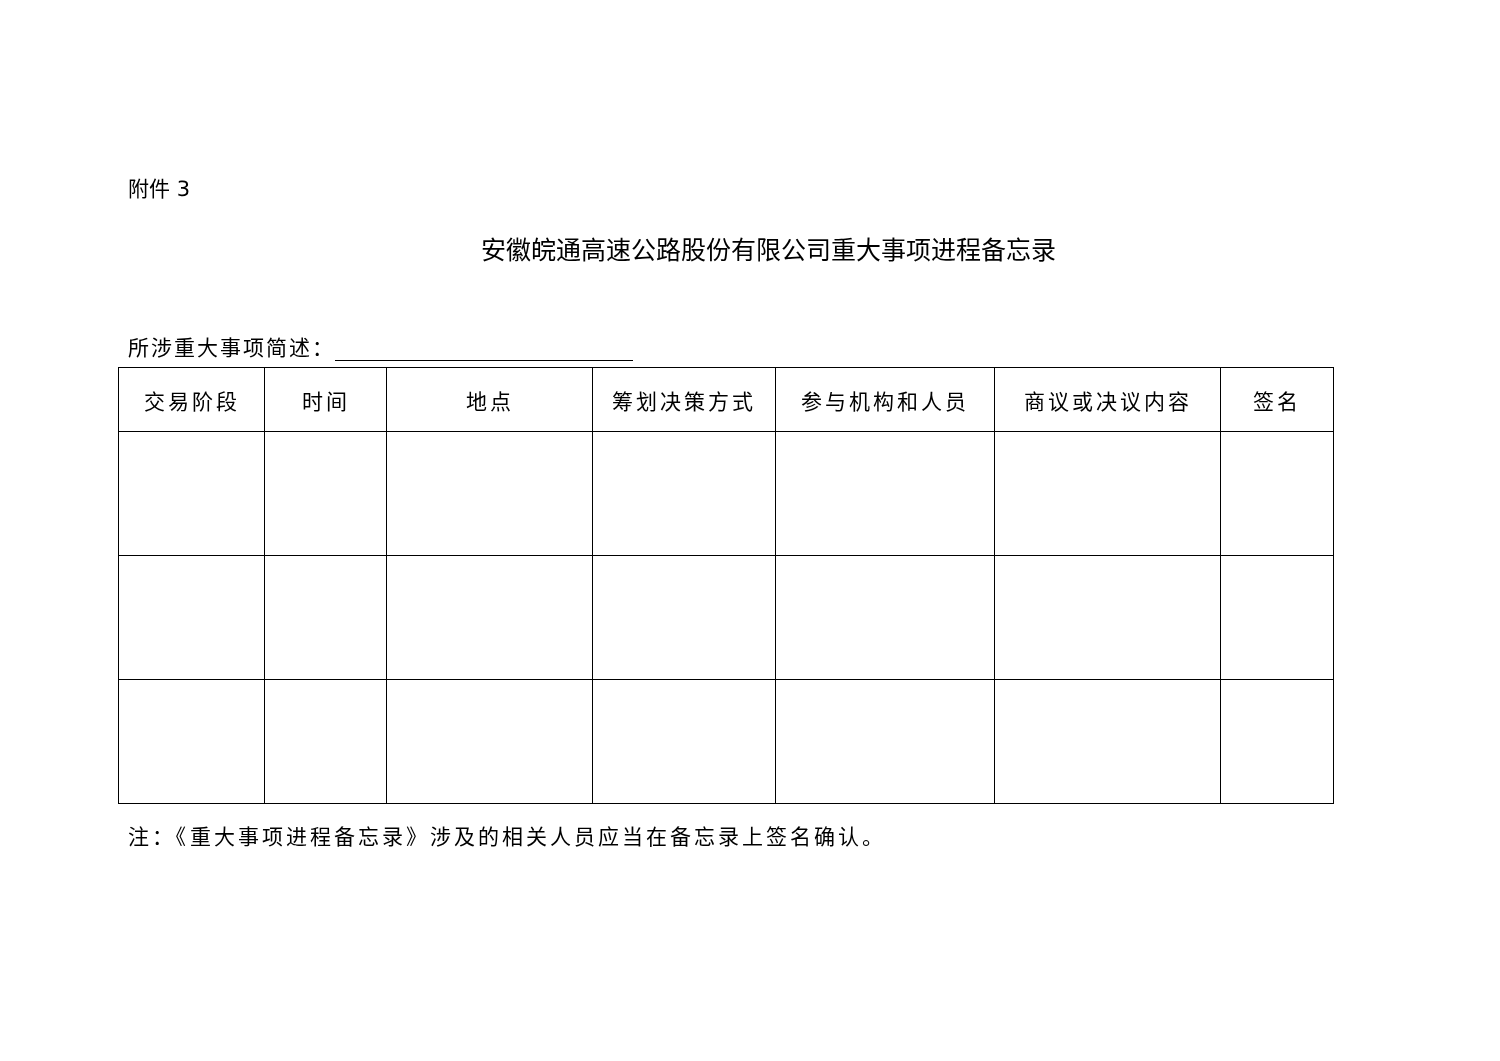附件 3
安徽皖通高速公路股份有限公司重大事项进程备忘录
所涉重大事项简述：
| 交易阶段 | 时间 | 地点 | 筹划决策方式 | 参与机构和人员 | 商议或决议内容 | 签名 |
| --- | --- | --- | --- | --- | --- | --- |
注：《重大事项进程备忘录》涉及的相关人员应当在备忘录上签名确认。